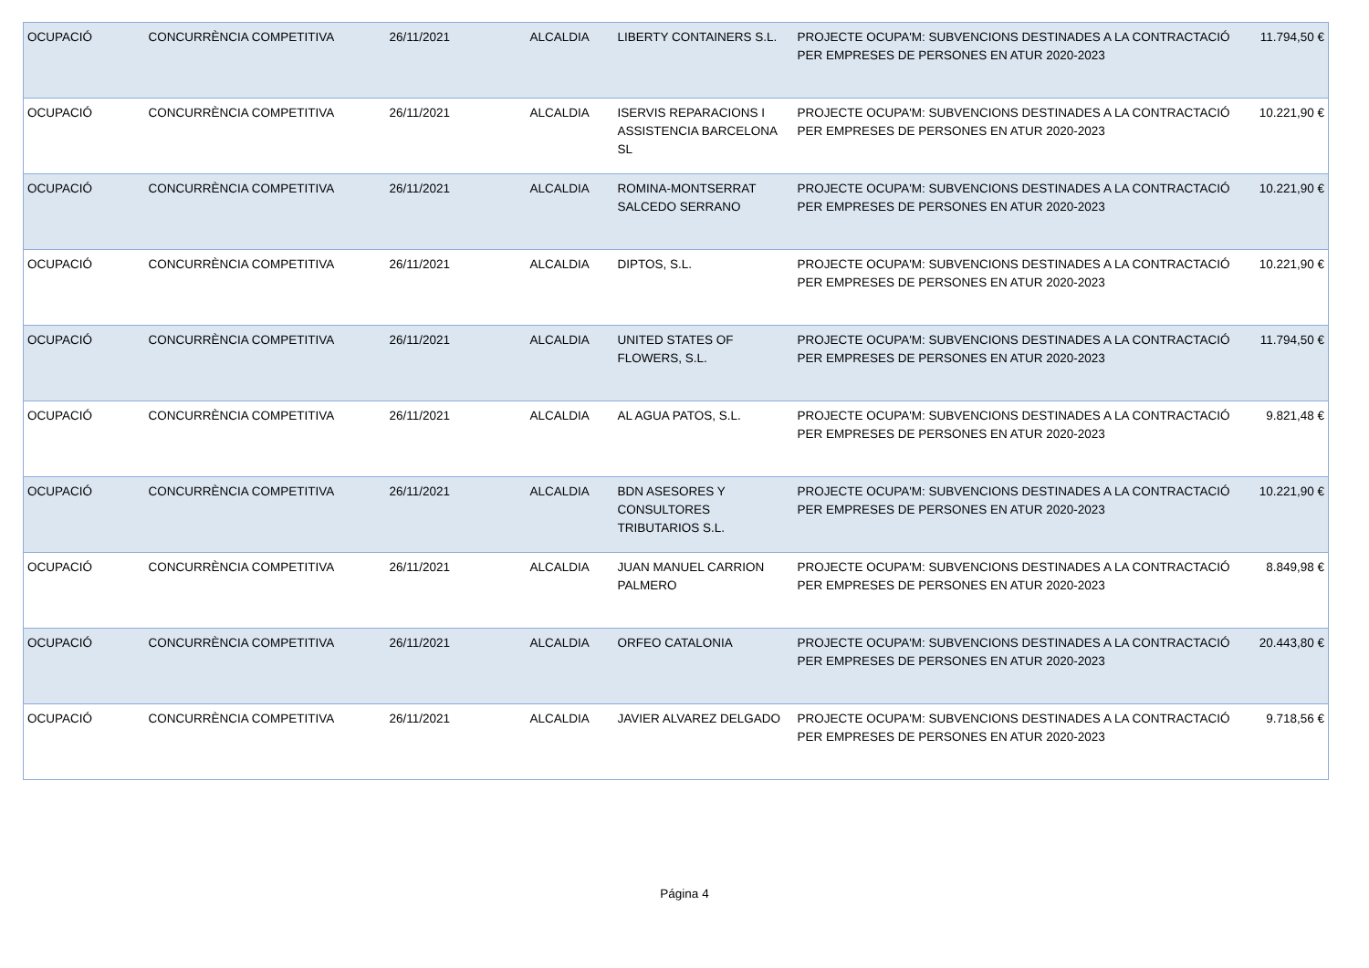| OCUPACIÓ | CONCURRÈNCIA COMPETITIVA | 26/11/2021 | ALCALDIA | LIBERTY CONTAINERS S.L. | PROJECTE OCUPA'M: SUBVENCIONS DESTINADES A LA CONTRACTACIÓ PER EMPRESES DE PERSONES EN ATUR 2020-2023 | 11.794,50 € |
| OCUPACIÓ | CONCURRÈNCIA COMPETITIVA | 26/11/2021 | ALCALDIA | ISERVIS REPARACIONS I ASSISTENCIA BARCELONA SL | PROJECTE OCUPA'M: SUBVENCIONS DESTINADES A LA CONTRACTACIÓ PER EMPRESES DE PERSONES EN ATUR 2020-2023 | 10.221,90 € |
| OCUPACIÓ | CONCURRÈNCIA COMPETITIVA | 26/11/2021 | ALCALDIA | ROMINA-MONTSERRAT SALCEDO SERRANO | PROJECTE OCUPA'M: SUBVENCIONS DESTINADES A LA CONTRACTACIÓ PER EMPRESES DE PERSONES EN ATUR 2020-2023 | 10.221,90 € |
| OCUPACIÓ | CONCURRÈNCIA COMPETITIVA | 26/11/2021 | ALCALDIA | DIPTOS, S.L. | PROJECTE OCUPA'M: SUBVENCIONS DESTINADES A LA CONTRACTACIÓ PER EMPRESES DE PERSONES EN ATUR 2020-2023 | 10.221,90 € |
| OCUPACIÓ | CONCURRÈNCIA COMPETITIVA | 26/11/2021 | ALCALDIA | UNITED STATES OF FLOWERS, S.L. | PROJECTE OCUPA'M: SUBVENCIONS DESTINADES A LA CONTRACTACIÓ PER EMPRESES DE PERSONES EN ATUR 2020-2023 | 11.794,50 € |
| OCUPACIÓ | CONCURRÈNCIA COMPETITIVA | 26/11/2021 | ALCALDIA | AL AGUA PATOS, S.L. | PROJECTE OCUPA'M: SUBVENCIONS DESTINADES A LA CONTRACTACIÓ PER EMPRESES DE PERSONES EN ATUR 2020-2023 | 9.821,48 € |
| OCUPACIÓ | CONCURRÈNCIA COMPETITIVA | 26/11/2021 | ALCALDIA | BDN ASESORES Y CONSULTORES TRIBUTARIOS S.L. | PROJECTE OCUPA'M: SUBVENCIONS DESTINADES A LA CONTRACTACIÓ PER EMPRESES DE PERSONES EN ATUR 2020-2023 | 10.221,90 € |
| OCUPACIÓ | CONCURRÈNCIA COMPETITIVA | 26/11/2021 | ALCALDIA | JUAN MANUEL CARRION PALMERO | PROJECTE OCUPA'M: SUBVENCIONS DESTINADES A LA CONTRACTACIÓ PER EMPRESES DE PERSONES EN ATUR 2020-2023 | 8.849,98 € |
| OCUPACIÓ | CONCURRÈNCIA COMPETITIVA | 26/11/2021 | ALCALDIA | ORFEO CATALONIA | PROJECTE OCUPA'M: SUBVENCIONS DESTINADES A LA CONTRACTACIÓ PER EMPRESES DE PERSONES EN ATUR 2020-2023 | 20.443,80 € |
| OCUPACIÓ | CONCURRÈNCIA COMPETITIVA | 26/11/2021 | ALCALDIA | JAVIER ALVAREZ DELGADO | PROJECTE OCUPA'M: SUBVENCIONS DESTINADES A LA CONTRACTACIÓ PER EMPRESES DE PERSONES EN ATUR 2020-2023 | 9.718,56 € |
Página 4